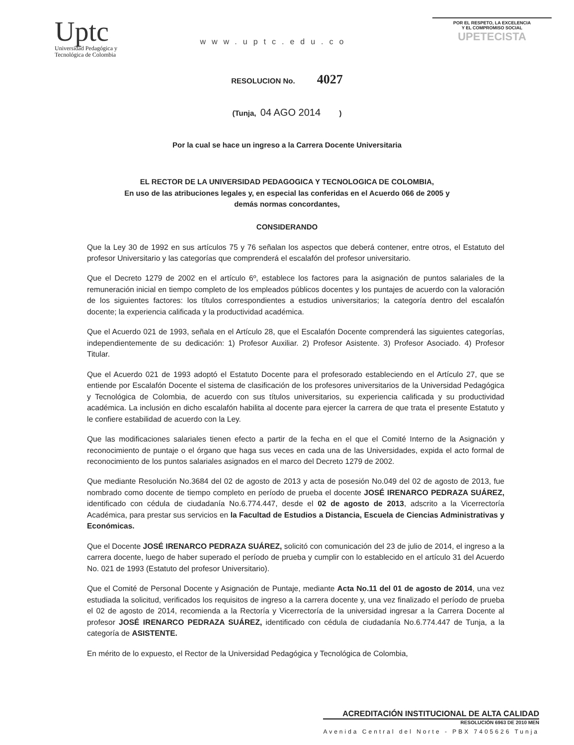Uptc
Universidad Pedagógica y
Tecnológica de Colombia
www.uptc.edu.co
POR EL RESPETO, LA EXCELENCIA
Y EL COMPROMISO SOCIAL
UPETECISTA
RESOLUCION No. 4027
(Tunja, 04 AGO 2014 )
Por la cual se hace un ingreso a la Carrera Docente Universitaria
EL RECTOR DE LA UNIVERSIDAD PEDAGOGICA Y TECNOLOGICA DE COLOMBIA,
En uso de las atribuciones legales y, en especial las conferidas en el Acuerdo 066 de 2005 y
demás normas concordantes,
CONSIDERANDO
Que la Ley 30 de 1992 en sus artículos 75 y 76 señalan los aspectos que deberá contener, entre otros, el Estatuto del profesor Universitario y las categorías que comprenderá el escalafón del profesor universitario.
Que el Decreto 1279 de 2002 en el artículo 6º, establece los factores para la asignación de puntos salariales de la remuneración inicial en tiempo completo de los empleados públicos docentes y los puntajes de acuerdo con la valoración de los siguientes factores: los títulos correspondientes a estudios universitarios; la categoría dentro del escalafón docente; la experiencia calificada y la productividad académica.
Que el Acuerdo 021 de 1993, señala en el Artículo 28, que el Escalafón Docente comprenderá las siguientes categorías, independientemente de su dedicación: 1) Profesor Auxiliar. 2) Profesor Asistente. 3) Profesor Asociado. 4) Profesor Titular.
Que el Acuerdo 021 de 1993 adoptó el Estatuto Docente para el profesorado estableciendo en el Artículo 27, que se entiende por Escalafón Docente el sistema de clasificación de los profesores universitarios de la Universidad Pedagógica y Tecnológica de Colombia, de acuerdo con sus títulos universitarios, su experiencia calificada y su productividad académica. La inclusión en dicho escalafón habilita al docente para ejercer la carrera de que trata el presente Estatuto y le confiere estabilidad de acuerdo con la Ley.
Que las modificaciones salariales tienen efecto a partir de la fecha en el que el Comité Interno de la Asignación y reconocimiento de puntaje o el órgano que haga sus veces en cada una de las Universidades, expida el acto formal de reconocimiento de los puntos salariales asignados en el marco del Decreto 1279 de 2002.
Que mediante Resolución No.3684 del 02 de agosto de 2013 y acta de posesión No.049 del 02 de agosto de 2013, fue nombrado como docente de tiempo completo en período de prueba el docente JOSÉ IRENARCO PEDRAZA SUÁREZ, identificado con cédula de ciudadanía No.6.774.447, desde el 02 de agosto de 2013, adscrito a la Vicerrectoría Académica, para prestar sus servicios en la Facultad de Estudios a Distancia, Escuela de Ciencias Administrativas y Económicas.
Que el Docente JOSÉ IRENARCO PEDRAZA SUÁREZ, solicitó con comunicación del 23 de julio de 2014, el ingreso a la carrera docente, luego de haber superado el período de prueba y cumplir con lo establecido en el artículo 31 del Acuerdo No. 021 de 1993 (Estatuto del profesor Universitario).
Que el Comité de Personal Docente y Asignación de Puntaje, mediante Acta No.11 del 01 de agosto de 2014, una vez estudiada la solicitud, verificados los requisitos de ingreso a la carrera docente y, una vez finalizado el período de prueba el 02 de agosto de 2014, recomienda a la Rectoría y Vicerrectoría de la universidad ingresar a la Carrera Docente al profesor JOSÉ IRENARCO PEDRAZA SUÁREZ, identificado con cédula de ciudadanía No.6.774.447 de Tunja, a la categoría de ASISTENTE.
En mérito de lo expuesto, el Rector de la Universidad Pedagógica y Tecnológica de Colombia,
ACREDITACIÓN INSTITUCIONAL DE ALTA CALIDAD
RESOLUCIÓN 6963 DE 2010 MEN
Avenida Central del Norte - PBX 7405626 Tunja